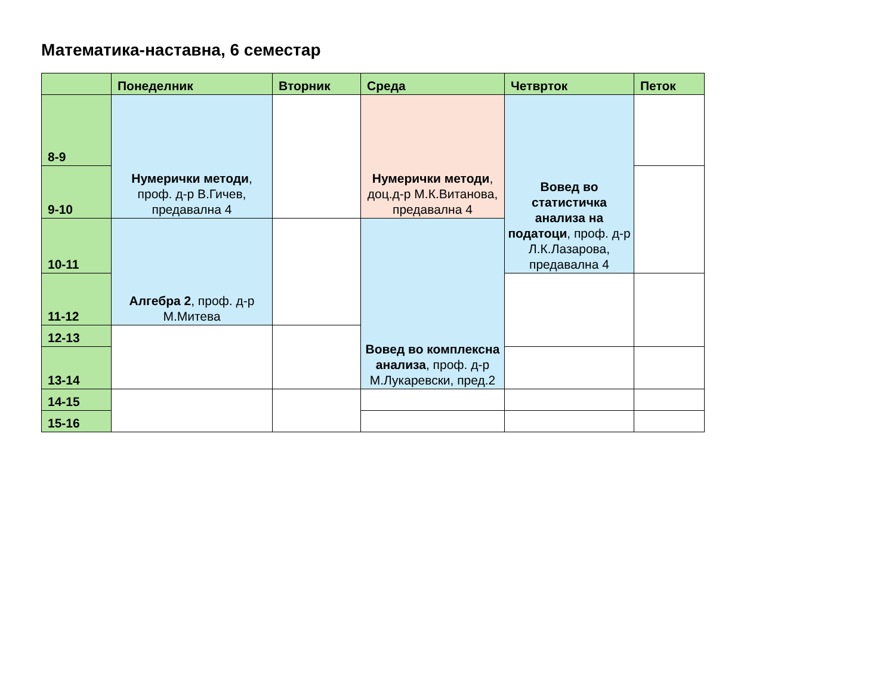Математика-наставна, 6 семестар
| | Понеделник | Вторник | Среда | Четврток | Петок |
| --- | --- | --- | --- | --- | --- |
| 8-9 | Нумерички методи , проф. д-р В.Гичев, предавална 4 | | Нумерички методи , доц.д-р М.К.Витанова, предавална 4 | Вовед во статистичка анализа на податоци , проф. д-р Л.К.Лазарова, предавална 4 | |
| 9-10 | | | | | |
| 10-11 | Алгебра 2 , проф. д-р М.Митева | | Вовед во комплексна анализа , проф. д-р М.Лукаревски, пред.2 | | |
| 11-12 | | | | | |
| 12-13 | | | | | |
| 13-14 | | | | | |
| 14-15 | | | | | |
| 15-16 | | | | | |